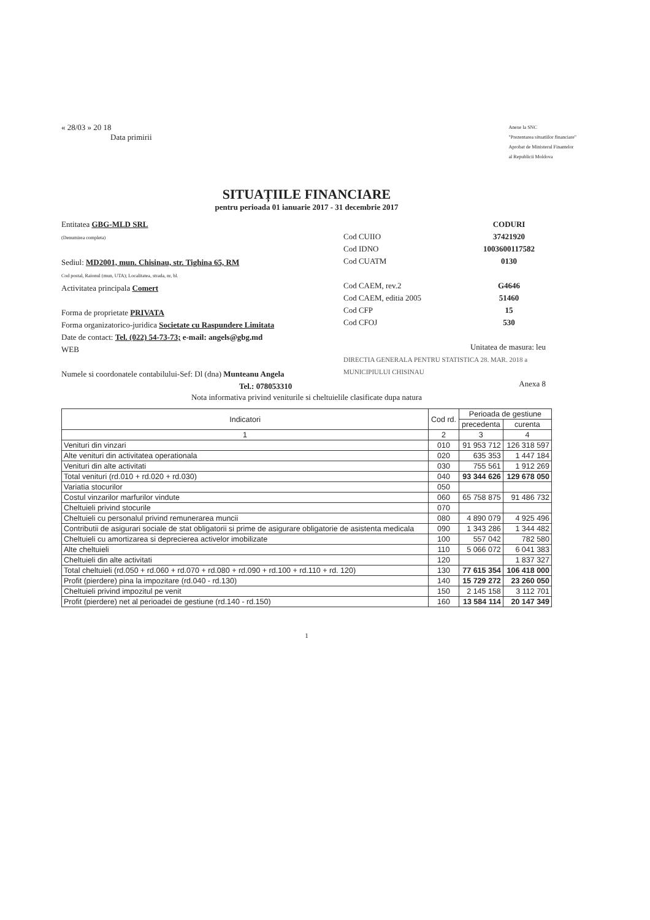« 28/03 » 20 18
Data primirii
Anexe la SNC
"Prezentarea situatiilor financiare"
Aprobat de Ministerul Finantelor
al Republicii Moldova
SITUAȚIILE FINANCIARE
pentru perioada 01 ianuarie 2017 - 31 decembrie 2017
Entitatea GBG-MLD SRL
(Denumirea completa)
Sediul: MD2001, mun. Chisinau, str. Tighina 65, RM
Cod postal, Raionul (mun, UTA); Localitatea, strada, nr, bl.
Activitatea principala Comert
Forma de proprietate PRIVATA
Forma organizatorico-juridica Societate cu Raspundere Limitata
Date de contact: Tel. (022) 54-73-73; e-mail: angels@gbg.md
WEB
Numele si coordonatele contabilului-Sef: Dl (dna) Munteanu Angela
Tel.: 078053310
CODURI
Cod CUIIO 37421920
Cod IDNO 1003600117582
Cod CUATM 0130
Cod CAEM, rev.2 G4646
Cod CAEM, editia 2005 51460
Cod CFP 15
Cod CFOJ 530
Unitatea de masura: leu
DIRECTIA GENERALA PENTRU STATISTICA 28. MAR. 2018 a MUNICIPIULUI CHISINAU
Anexa 8
Nota informativa privind veniturile si cheltuielile clasificate dupa natura
| Indicatori | Cod rd. | Perioada de gestiune | |
| --- | --- | --- | --- |
| | | precedenta | curenta |
| 1 | 2 | 3 | 4 |
| Venituri din vinzari | 010 | 91 953 712 | 126 318 597 |
| Alte venituri din activitatea operationala | 020 | 635 353 | 1 447 184 |
| Venituri din alte activitati | 030 | 755 561 | 1 912 269 |
| Total venituri (rd.010 + rd.020 + rd.030) | 040 | 93 344 626 | 129 678 050 |
| Variatia stocurilor | 050 | | |
| Costul vinzarilor marfurilor vindute | 060 | 65 758 875 | 91 486 732 |
| Cheltuieli privind stocurile | 070 | | |
| Cheltuieli cu personalul privind remunerarea muncii | 080 | 4 890 079 | 4 925 496 |
| Contributii de asigurari sociale de stat obligatorii si prime de asigurare obligatorie de asistenta medicala | 090 | 1 343 286 | 1 344 482 |
| Cheltuieli cu amortizarea si deprecierea activelor imobilizate | 100 | 557 042 | 782 580 |
| Alte cheltuieli | 110 | 5 066 072 | 6 041 383 |
| Cheltuieli din alte activitati | 120 | | 1 837 327 |
| Total cheltuieli (rd.050 + rd.060 + rd.070 + rd.080 + rd.090 + rd.100 + rd.110 + rd. 120) | 130 | 77 615 354 | 106 418 000 |
| Profit (pierdere) pina la impozitare (rd.040 - rd.130) | 140 | 15 729 272 | 23 260 050 |
| Cheltuieli privind impozitul pe venit | 150 | 2 145 158 | 3 112 701 |
| Profit (pierdere) net al perioadei de gestiune (rd.140 - rd.150) | 160 | 13 584 114 | 20 147 349 |
1